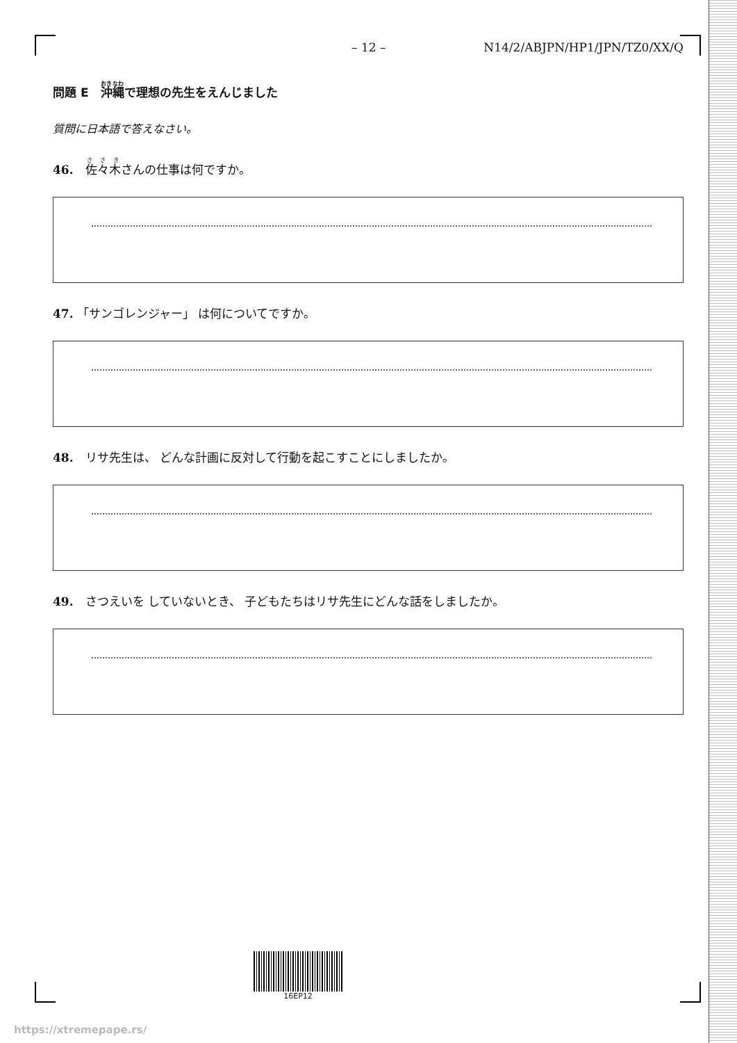– 12 – N14/2/ABJPN/HP1/JPN/TZ0/XX/Q
問題 E　沖縄で理想の先生をえんじました
質問に日本語で答えなさい。
46.　佐々木さんの仕事は何ですか。
47. 「サンゴレンジャー」 は何についてですか。
48.　リサ先生は、 どんな計画に反対して行動を起こすことにしましたか。
49.　さつえいを していないとき、 子どもたちはリサ先生にどんな話をしましたか。
16EP12
https://xtremepape.rs/